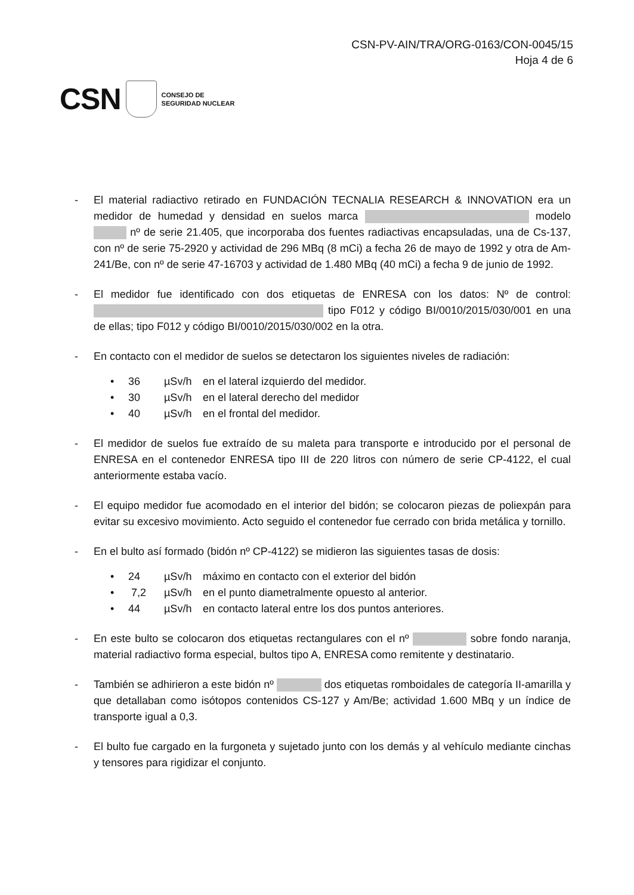CSN-PV-AIN/TRA/ORG-0163/CON-0045/15
Hoja 4 de 6
CSN CONSEJO DE
SEGURIDAD NUCLEAR
- El material radiactivo retirado en FUNDACIÓN TECNALIA RESEARCH & INNOVATION era un medidor de humedad y densidad en suelos marca modelo nº de serie 21.405, que incorporaba dos fuentes radiactivas encapsuladas, una de Cs-137, con nº de serie 75-2920 y actividad de 296 MBq (8 mCi) a fecha 26 de mayo de 1992 y otra de Am-241/Be, con nº de serie 47-16703 y actividad de 1.480 MBq (40 mCi) a fecha 9 de junio de 1992.
- El medidor fue identificado con dos etiquetas de ENRESA con los datos: Nº de control: tipo F012 y código BI/0010/2015/030/001 en una de ellas; tipo F012 y código BI/0010/2015/030/002 en la otra.
- En contacto con el medidor de suelos se detectaron los siguientes niveles de radiación:
• 36 µSv/h en el lateral izquierdo del medidor.
• 30 µSv/h en el lateral derecho del medidor
• 40 µSv/h en el frontal del medidor.
- El medidor de suelos fue extraído de su maleta para transporte e introducido por el personal de ENRESA en el contenedor ENRESA tipo III de 220 litros con número de serie CP-4122, el cual anteriormente estaba vacío.
- El equipo medidor fue acomodado en el interior del bidón; se colocaron piezas de poliexpán para evitar su excesivo movimiento. Acto seguido el contenedor fue cerrado con brida metálica y tornillo.
- En el bulto así formado (bidón nº CP-4122) se midieron las siguientes tasas de dosis:
• 24 µSv/h máximo en contacto con el exterior del bidón
• 7,2 µSv/h en el punto diametralmente opuesto al anterior.
• 44 µSv/h en contacto lateral entre los dos puntos anteriores.
- En este bulto se colocaron dos etiquetas rectangulares con el nº sobre fondo naranja, material radiactivo forma especial, bultos tipo A, ENRESA como remitente y destinatario.
- También se adhirieron a este bidón nº dos etiquetas romboidales de categoría II-amarilla y que detallaban como isótopos contenidos CS-127 y Am/Be; actividad 1.600 MBq y un índice de transporte igual a 0,3.
- El bulto fue cargado en la furgoneta y sujetado junto con los demás y al vehículo mediante cinchas y tensores para rigidizar el conjunto.